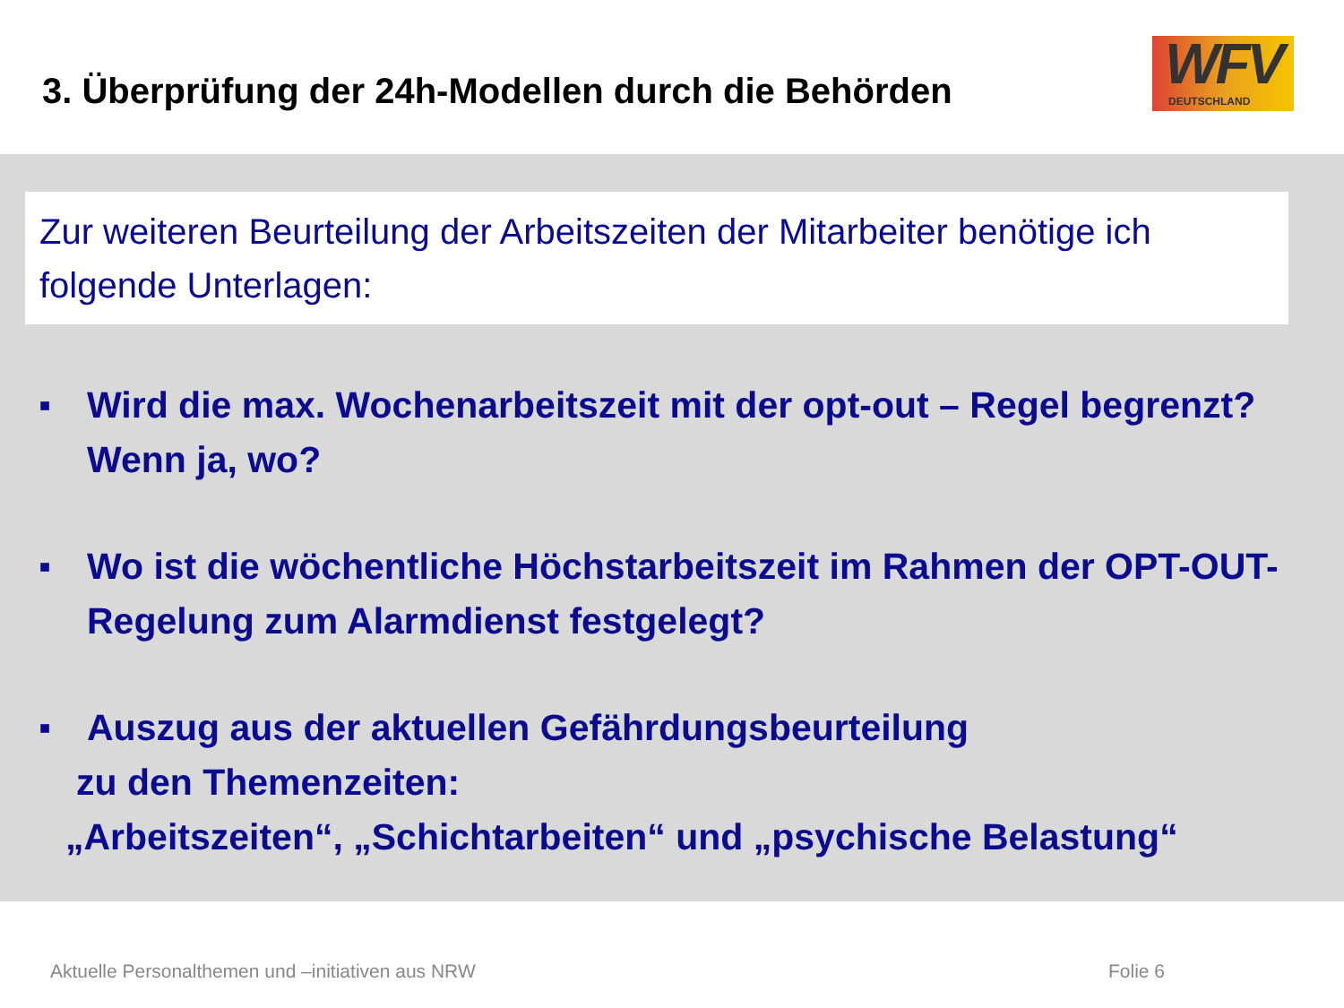3. Überprüfung der 24h-Modellen durch die Behörden
WFV
DEUTSCHLAND
Zur weiteren Beurteilung der Arbeitszeiten der Mitarbeiter benötige ich folgende Unterlagen:
■ Wird die max. Wochenarbeitszeit mit der opt-out – Regel begrenzt? Wenn ja, wo?
■ Wo ist die wöchentliche Höchstarbeitszeit im Rahmen der OPT-OUT-Regelung zum Alarmdienst festgelegt?
■ Auszug aus der aktuellen Gefährdungsbeurteilung
zu den Themenzeiten:
„Arbeitszeiten“, „Schichtarbeiten“ und „psychische Belastung“
Aktuelle Personalthemen und –initiativen aus NRW Folie 6